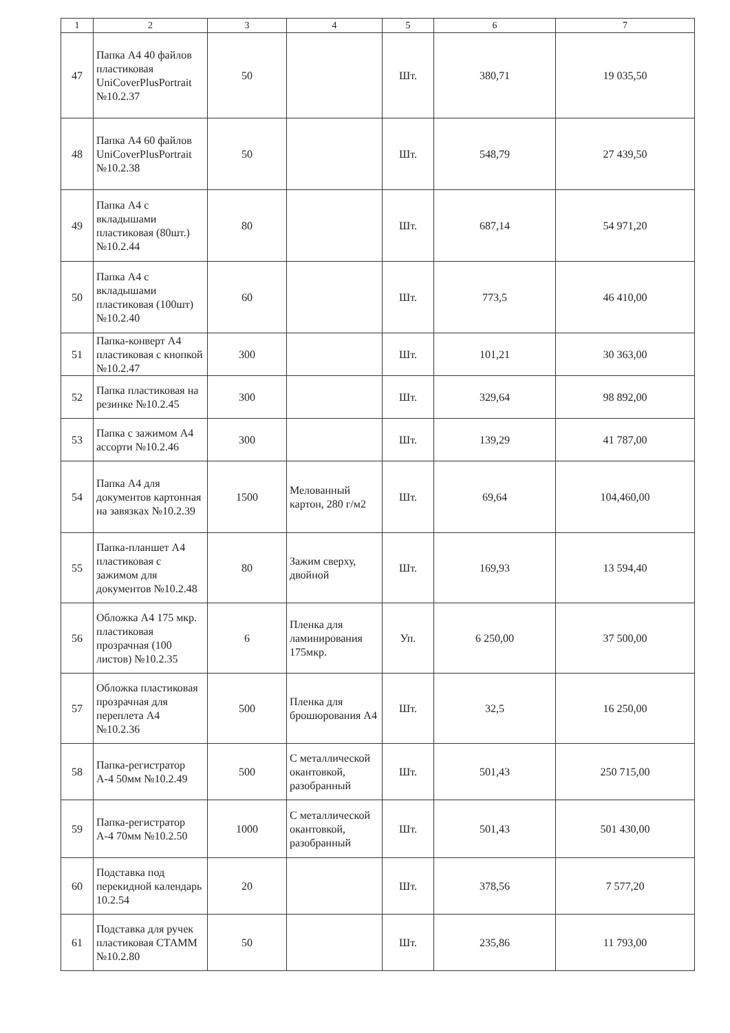| 1 | 2 | 3 | 4 | 5 | 6 | 7 |
| --- | --- | --- | --- | --- | --- | --- |
| 47 | Папка А4 40 файлов пластиковая UniCoverPlusPortrait №10.2.37 | 50 | | Шт. | 380,71 | 19 035,50 |
| 48 | Папка А4 60 файлов UniCoverPlusPortrait №10.2.38 | 50 | | Шт. | 548,79 | 27 439,50 |
| 49 | Папка А4 с вкладышами пластиковая (80шт.) №10.2.44 | 80 | | Шт. | 687,14 | 54 971,20 |
| 50 | Папка А4 с вкладышами пластиковая (100шт) №10.2.40 | 60 | | Шт. | 773,5 | 46 410,00 |
| 51 | Папка-конверт А4 пластиковая с кнопкой №10.2.47 | 300 | | Шт. | 101,21 | 30 363,00 |
| 52 | Папка пластиковая на резинке №10.2.45 | 300 | | Шт. | 329,64 | 98 892,00 |
| 53 | Папка с зажимом А4 ассорти №10.2.46 | 300 | | Шт. | 139,29 | 41 787,00 |
| 54 | Папка А4 для документов картонная на завязках №10.2.39 | 1500 | Мелованный картон, 280 г/м2 | Шт. | 69,64 | 104,460,00 |
| 55 | Папка-планшет А4 пластиковая с зажимом для документов №10.2.48 | 80 | Зажим сверху, двойной | Шт. | 169,93 | 13 594,40 |
| 56 | Обложка А4 175 мкр. пластиковая прозрачная (100 листов) №10.2.35 | 6 | Пленка для ламинирования 175мкр. | Уп. | 6 250,00 | 37 500,00 |
| 57 | Обложка пластиковая прозрачная для переплета А4 №10.2.36 | 500 | Пленка для брошюрования А4 | Шт. | 32,5 | 16 250,00 |
| 58 | Папка-регистратор А-4 50мм №10.2.49 | 500 | С металлической окантовкой, разобранный | Шт. | 501,43 | 250 715,00 |
| 59 | Папка-регистратор А-4 70мм №10.2.50 | 1000 | С металлической окантовкой, разобранный | Шт. | 501,43 | 501 430,00 |
| 60 | Подставка под перекидной календарь 10.2.54 | 20 | | Шт. | 378,56 | 7 577,20 |
| 61 | Подставка для ручек пластиковая СТАММ №10.2.80 | 50 | | Шт. | 235,86 | 11 793,00 |